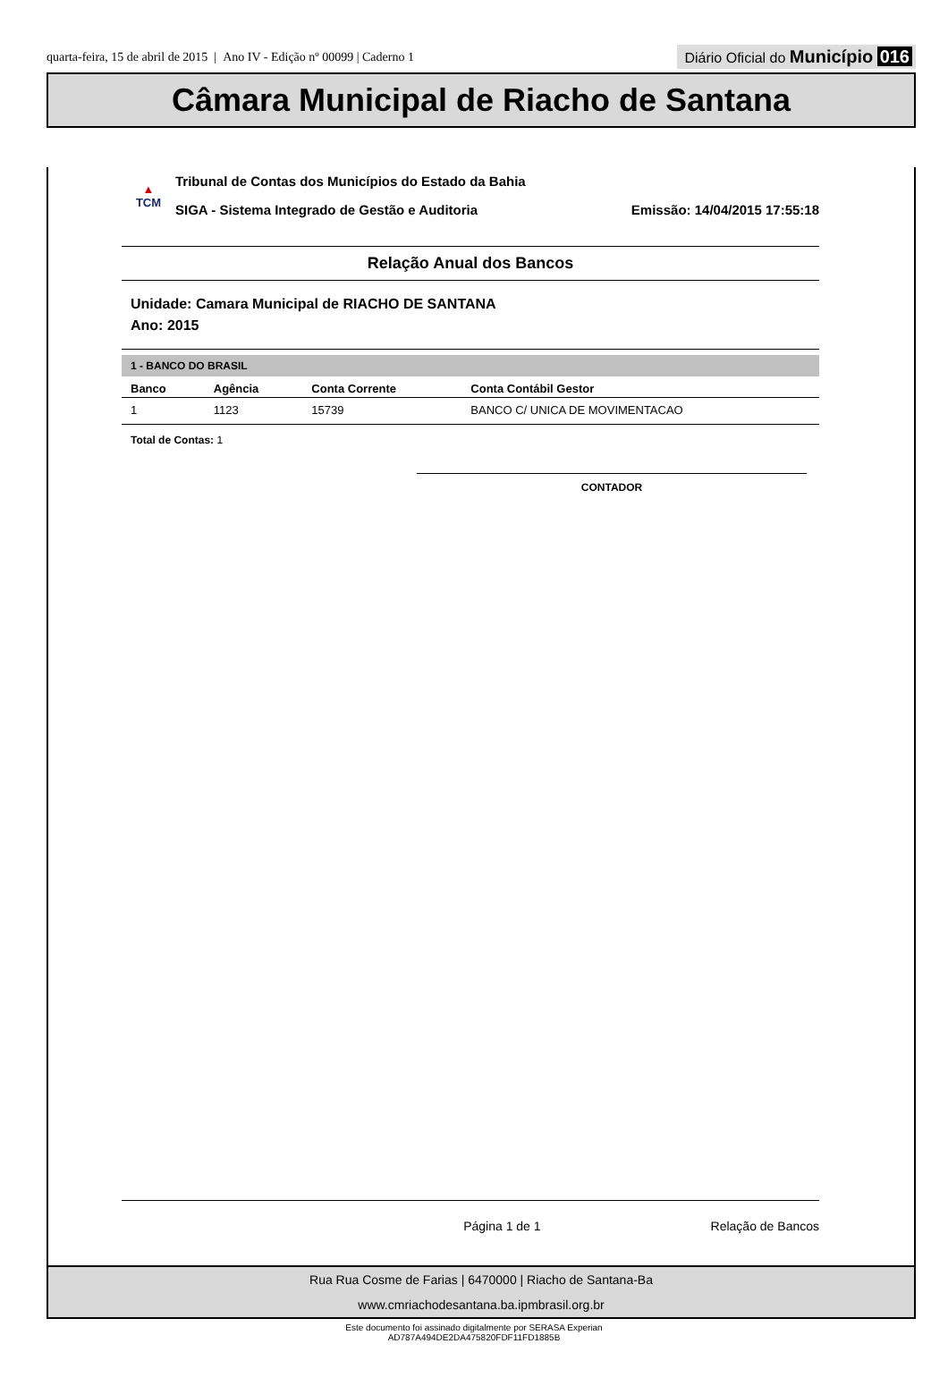quarta-feira, 15 de abril de 2015 | Ano IV - Edição nº 00099 | Caderno 1
Diário Oficial do Município 016
Câmara Municipal de Riacho de Santana
▲
TCM
Tribunal de Contas dos Municípios do Estado da Bahia
SIGA - Sistema Integrado de Gestão e Auditoria Emissão: 14/04/2015 17:55:18
Relação Anual dos Bancos
Unidade: Camara Municipal de RIACHO DE SANTANA
Ano: 2015
1 - BANCO DO BRASIL
| Banco | Agência | Conta Corrente | Conta Contábil Gestor |
| --- | --- | --- | --- |
| 1 | 1123 | 15739 | BANCO C/ UNICA DE MOVIMENTACAO |
Total de Contas: 1
CONTADOR
Página 1 de 1 Relação de Bancos
Rua Rua Cosme de Farias | 6470000 | Riacho de Santana-Ba
www.cmriachodesantana.ba.ipmbrasil.org.br
Este documento foi assinado digitalmente por SERASA Experian
AD787A494DE2DA475820FDF11FD1885B